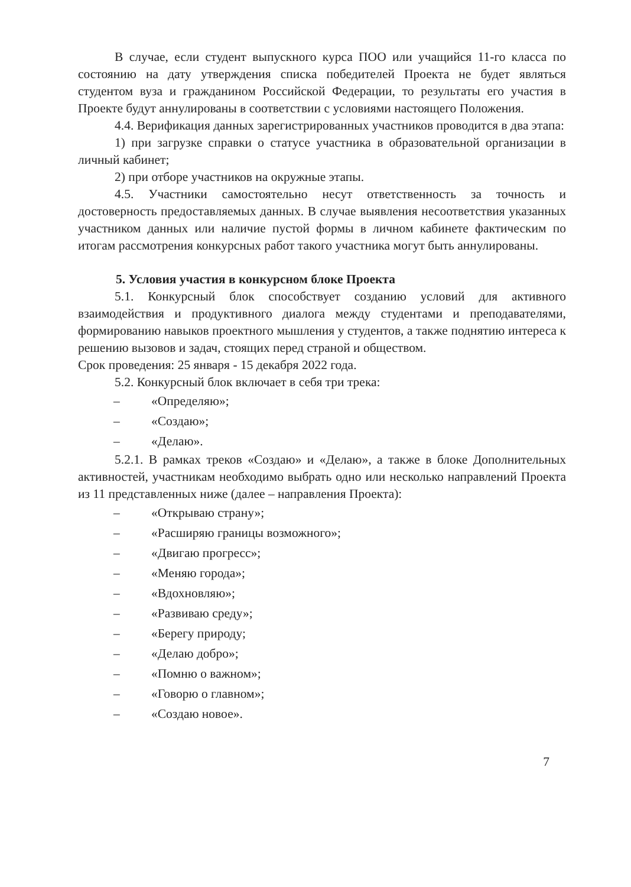В случае, если студент выпускного курса ПОО или учащийся 11-го класса по состоянию на дату утверждения списка победителей Проекта не будет являться студентом вуза и гражданином Российской Федерации, то результаты его участия в Проекте будут аннулированы в соответствии с условиями настоящего Положения.
4.4. Верификация данных зарегистрированных участников проводится в два этапа:
1) при загрузке справки о статусе участника в образовательной организации в личный кабинет;
2) при отборе участников на окружные этапы.
4.5. Участники самостоятельно несут ответственность за точность и достоверность предоставляемых данных. В случае выявления несоответствия указанных участником данных или наличие пустой формы в личном кабинете фактическим по итогам рассмотрения конкурсных работ такого участника могут быть аннулированы.
5. Условия участия в конкурсном блоке Проекта
5.1. Конкурсный блок способствует созданию условий для активного взаимодействия и продуктивного диалога между студентами и преподавателями, формированию навыков проектного мышления у студентов, а также поднятию интереса к решению вызовов и задач, стоящих перед страной и обществом.
Срок проведения: 25 января - 15 декабря 2022 года.
5.2. Конкурсный блок включает в себя три трека:
– «Определяю»;
– «Создаю»;
– «Делаю».
5.2.1. В рамках треков «Создаю» и «Делаю», а также в блоке Дополнительных активностей, участникам необходимо выбрать одно или несколько направлений Проекта из 11 представленных ниже (далее – направления Проекта):
– «Открываю страну»;
– «Расширяю границы возможного»;
– «Двигаю прогресс»;
– «Меняю города»;
– «Вдохновляю»;
– «Развиваю среду»;
– «Берегу природу;
– «Делаю добро»;
– «Помню о важном»;
– «Говорю о главном»;
– «Создаю новое».
7